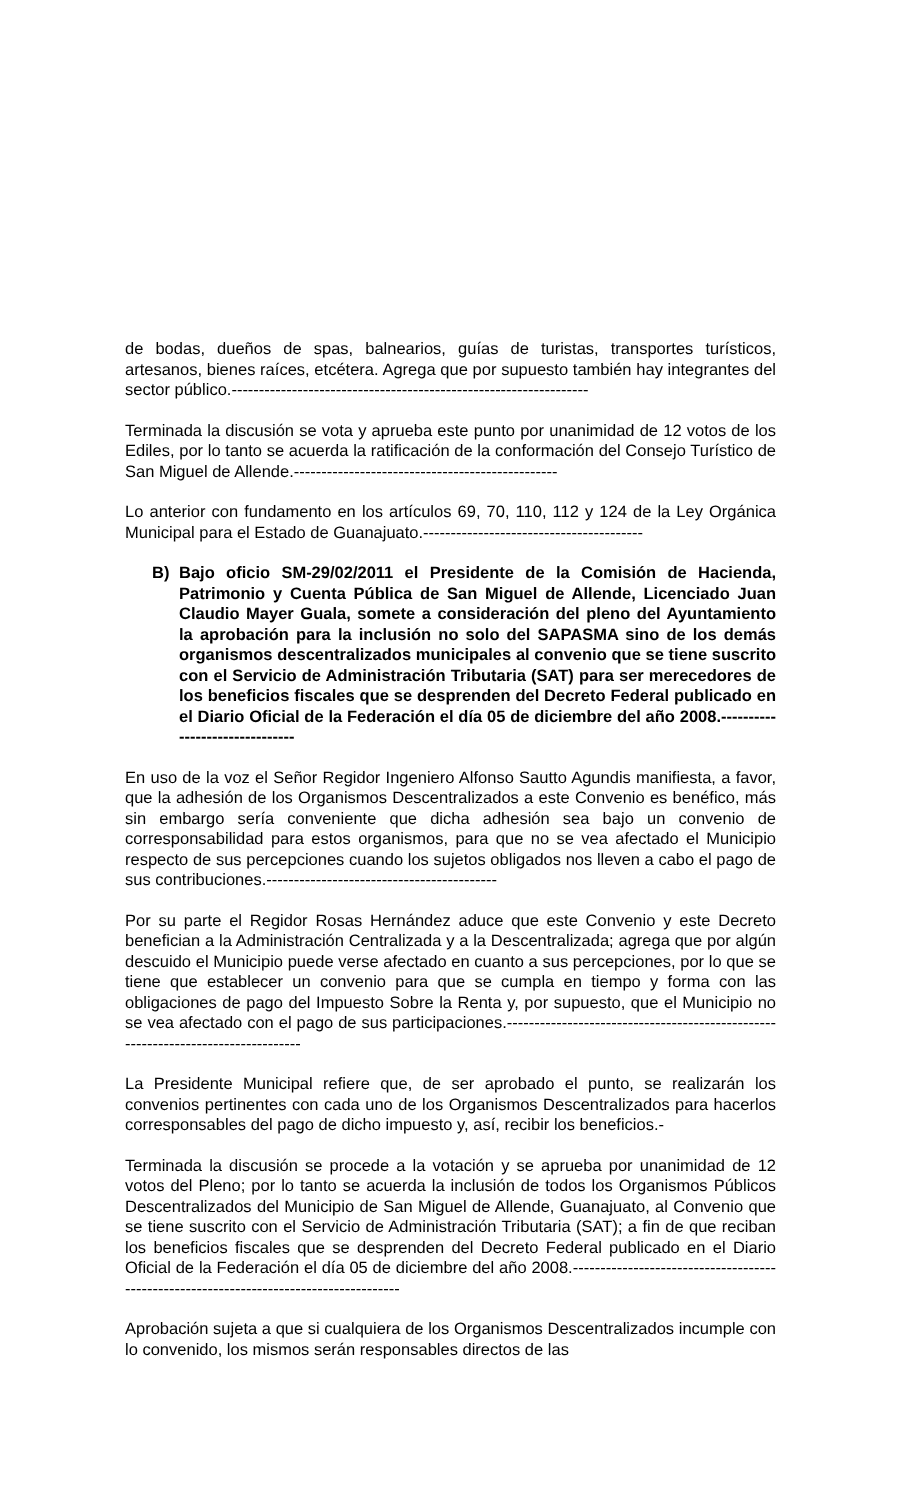de bodas, dueños de spas, balnearios, guías de turistas, transportes turísticos, artesanos, bienes raíces, etcétera. Agrega que por supuesto también hay integrantes del sector público.-----------------------------------------------------------------
Terminada la discusión se vota y aprueba este punto por unanimidad de 12 votos de los Ediles, por lo tanto se acuerda la ratificación de la conformación del Consejo Turístico de San Miguel de Allende.------------------------------------------------
Lo anterior con fundamento en los artículos 69, 70, 110, 112 y 124 de la Ley Orgánica Municipal para el Estado de Guanajuato.----------------------------------------
B) Bajo oficio SM-29/02/2011 el Presidente de la Comisión de Hacienda, Patrimonio y Cuenta Pública de San Miguel de Allende, Licenciado Juan Claudio Mayer Guala, somete a consideración del pleno del Ayuntamiento la aprobación para la inclusión no solo del SAPASMA sino de los demás organismos descentralizados municipales al convenio que se tiene suscrito con el Servicio de Administración Tributaria (SAT) para ser merecedores de los beneficios fiscales que se desprenden del Decreto Federal publicado en el Diario Oficial de la Federación el día 05 de diciembre del año 2008.-------------------------------
En uso de la voz el Señor Regidor Ingeniero Alfonso Sautto Agundis manifiesta, a favor, que la adhesión de los Organismos Descentralizados a este Convenio es benéfico, más sin embargo sería conveniente que dicha adhesión sea bajo un convenio de corresponsabilidad para estos organismos, para que no se vea afectado el Municipio respecto de sus percepciones cuando los sujetos obligados nos lleven a cabo el pago de sus contribuciones.------------------------------------------
Por su parte el Regidor Rosas Hernández aduce que este Convenio y este Decreto benefician a la Administración Centralizada y a la Descentralizada; agrega que por algún descuido el Municipio puede verse afectado en cuanto a sus percepciones, por lo que se tiene que establecer un convenio para que se cumpla en tiempo y forma con las obligaciones de pago del Impuesto Sobre la Renta y, por supuesto, que el Municipio no se vea afectado con el pago de sus participaciones.---------------------------------------------------------------------------------
La Presidente Municipal refiere que, de ser aprobado el punto, se realizarán los convenios pertinentes con cada uno de los Organismos Descentralizados para hacerlos corresponsables del pago de dicho impuesto y, así, recibir los beneficios.-
Terminada la discusión se procede a la votación y se aprueba por unanimidad de 12 votos del Pleno; por lo tanto se acuerda la inclusión de todos los Organismos Públicos Descentralizados del Municipio de San Miguel de Allende, Guanajuato, al Convenio que se tiene suscrito con el Servicio de Administración Tributaria (SAT); a fin de que reciban los beneficios fiscales que se desprenden del Decreto Federal publicado en el Diario Oficial de la Federación el día 05 de diciembre del año 2008.---------------------------------------------------------------------------------------
Aprobación sujeta a que si cualquiera de los Organismos Descentralizados incumple con lo convenido, los mismos serán responsables directos de las